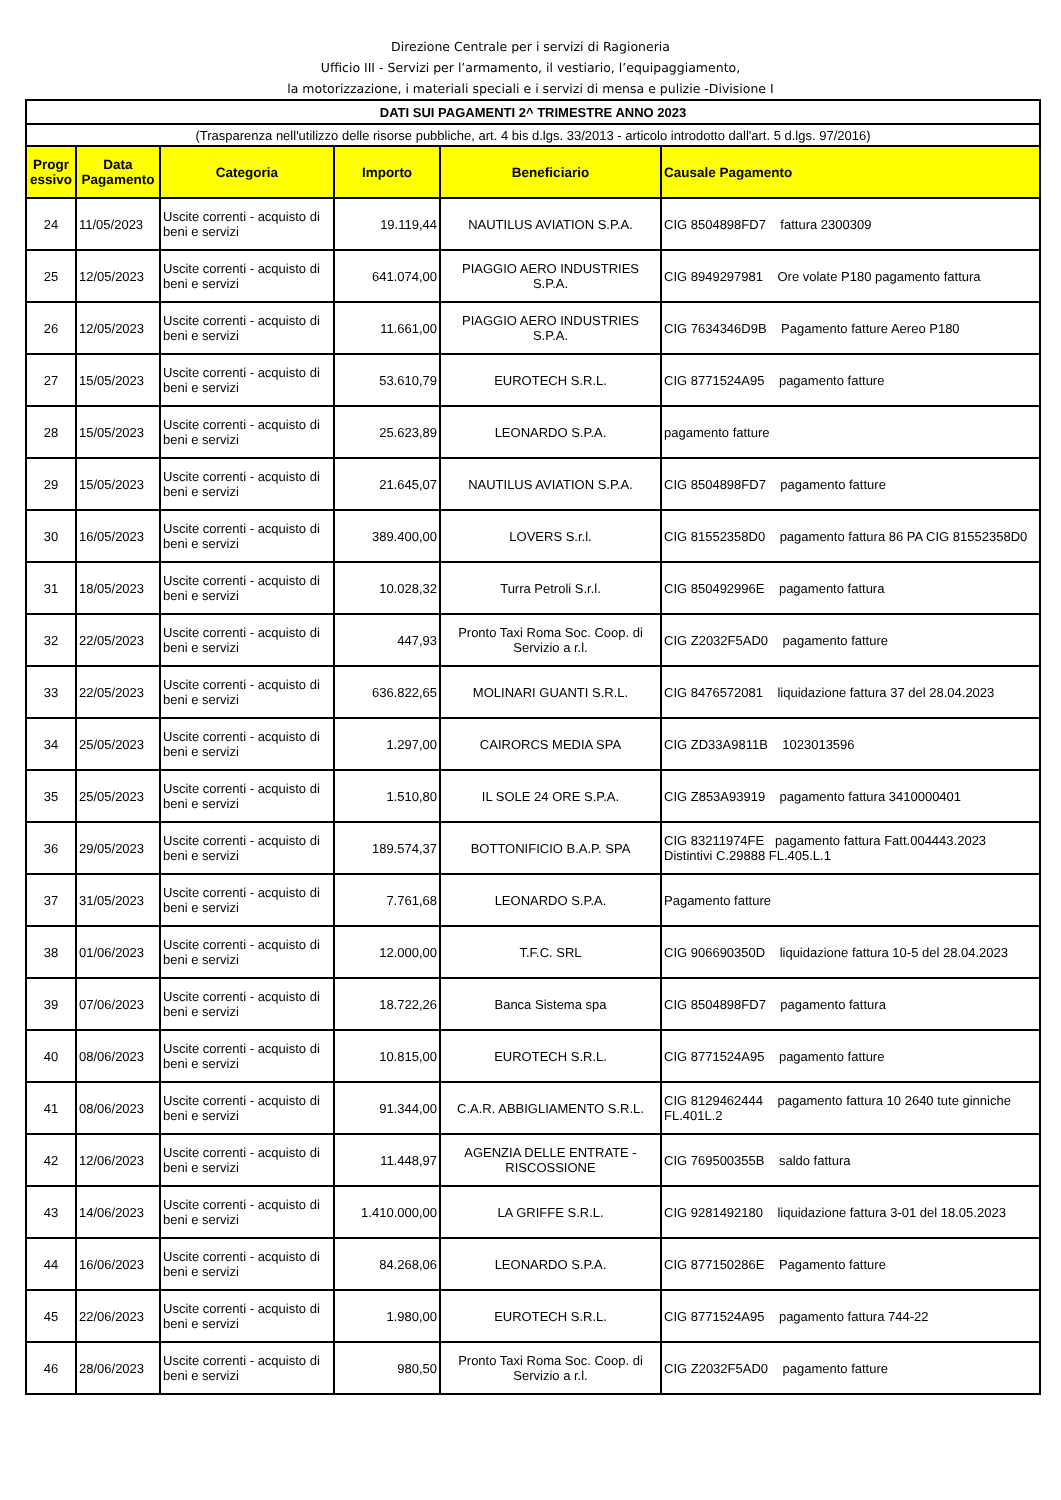Direzione Centrale per i servizi di Ragioneria
Ufficio III - Servizi per l’armamento, il vestiario, l’equipaggiamento,
la motorizzazione, i materiali speciali e i servizi di mensa e pulizie -Divisione I
| DATI SUI PAGAMENTI 2^ TRIMESTRE ANNO 2023 | | | | | |
| (Trasparenza nell'utilizzo delle risorse pubbliche, art. 4 bis d.lgs. 33/2013 - articolo introdotto dall'art. 5 d.lgs. 97/2016) | | | | | |
| Progr essivo | Data Pagamento | Categoria | Importo | Beneficiario | Causale Pagamento |
| 24 | 11/05/2023 | Uscite correnti - acquisto di beni e servizi | 19.119,44 | NAUTILUS AVIATION S.P.A. | CIG 8504898FD7 fattura 2300309 |
| 25 | 12/05/2023 | Uscite correnti - acquisto di beni e servizi | 641.074,00 | PIAGGIO AERO INDUSTRIES S.P.A. | CIG 8949297981 Ore volate P180 pagamento fattura |
| 26 | 12/05/2023 | Uscite correnti - acquisto di beni e servizi | 11.661,00 | PIAGGIO AERO INDUSTRIES S.P.A. | CIG 7634346D9B Pagamento fatture Aereo P180 |
| 27 | 15/05/2023 | Uscite correnti - acquisto di beni e servizi | 53.610,79 | EUROTECH S.R.L. | CIG 8771524A95 pagamento fatture |
| 28 | 15/05/2023 | Uscite correnti - acquisto di beni e servizi | 25.623,89 | LEONARDO S.P.A. | pagamento fatture |
| 29 | 15/05/2023 | Uscite correnti - acquisto di beni e servizi | 21.645,07 | NAUTILUS AVIATION S.P.A. | CIG 8504898FD7 pagamento fatture |
| 30 | 16/05/2023 | Uscite correnti - acquisto di beni e servizi | 389.400,00 | LOVERS S.r.l. | CIG 81552358D0 pagamento fattura 86 PA CIG 81552358D0 |
| 31 | 18/05/2023 | Uscite correnti - acquisto di beni e servizi | 10.028,32 | Turra Petroli S.r.l. | CIG 850492996E pagamento fattura |
| 32 | 22/05/2023 | Uscite correnti - acquisto di beni e servizi | 447,93 | Pronto Taxi Roma Soc. Coop. di Servizio a r.l. | CIG Z2032F5AD0 pagamento fatture |
| 33 | 22/05/2023 | Uscite correnti - acquisto di beni e servizi | 636.822,65 | MOLINARI GUANTI S.R.L. | CIG 8476572081 liquidazione fattura 37 del 28.04.2023 |
| 34 | 25/05/2023 | Uscite correnti - acquisto di beni e servizi | 1.297,00 | CAIRORCS MEDIA SPA | CIG ZD33A9811B 1023013596 |
| 35 | 25/05/2023 | Uscite correnti - acquisto di beni e servizi | 1.510,80 | IL SOLE 24 ORE S.P.A. | CIG Z853A93919 pagamento fattura 3410000401 |
| 36 | 29/05/2023 | Uscite correnti - acquisto di beni e servizi | 189.574,37 | BOTTONIFICIO B.A.P. SPA | CIG 83211974FE pagamento fattura Fatt.004443.2023 Distintivi C.29888 FL.405.L.1 |
| 37 | 31/05/2023 | Uscite correnti - acquisto di beni e servizi | 7.761,68 | LEONARDO S.P.A. | Pagamento fatture |
| 38 | 01/06/2023 | Uscite correnti - acquisto di beni e servizi | 12.000,00 | T.F.C. SRL | CIG 906690350D liquidazione fattura 10-5 del 28.04.2023 |
| 39 | 07/06/2023 | Uscite correnti - acquisto di beni e servizi | 18.722,26 | Banca Sistema spa | CIG 8504898FD7 pagamento fattura |
| 40 | 08/06/2023 | Uscite correnti - acquisto di beni e servizi | 10.815,00 | EUROTECH S.R.L. | CIG 8771524A95 pagamento fatture |
| 41 | 08/06/2023 | Uscite correnti - acquisto di beni e servizi | 91.344,00 | C.A.R. ABBIGLIAMENTO S.R.L. | CIG 8129462444 pagamento fattura 10 2640 tute ginniche FL.401L.2 |
| 42 | 12/06/2023 | Uscite correnti - acquisto di beni e servizi | 11.448,97 | AGENZIA DELLE ENTRATE - RISCOSSIONE | CIG 769500355B saldo fattura |
| 43 | 14/06/2023 | Uscite correnti - acquisto di beni e servizi | 1.410.000,00 | LA GRIFFE S.R.L. | CIG 9281492180 liquidazione fattura 3-01 del 18.05.2023 |
| 44 | 16/06/2023 | Uscite correnti - acquisto di beni e servizi | 84.268,06 | LEONARDO S.P.A. | CIG 877150286E Pagamento fatture |
| 45 | 22/06/2023 | Uscite correnti - acquisto di beni e servizi | 1.980,00 | EUROTECH S.R.L. | CIG 8771524A95 pagamento fattura 744-22 |
| 46 | 28/06/2023 | Uscite correnti - acquisto di beni e servizi | 980,50 | Pronto Taxi Roma Soc. Coop. di Servizio a r.l. | CIG Z2032F5AD0 pagamento fatture |